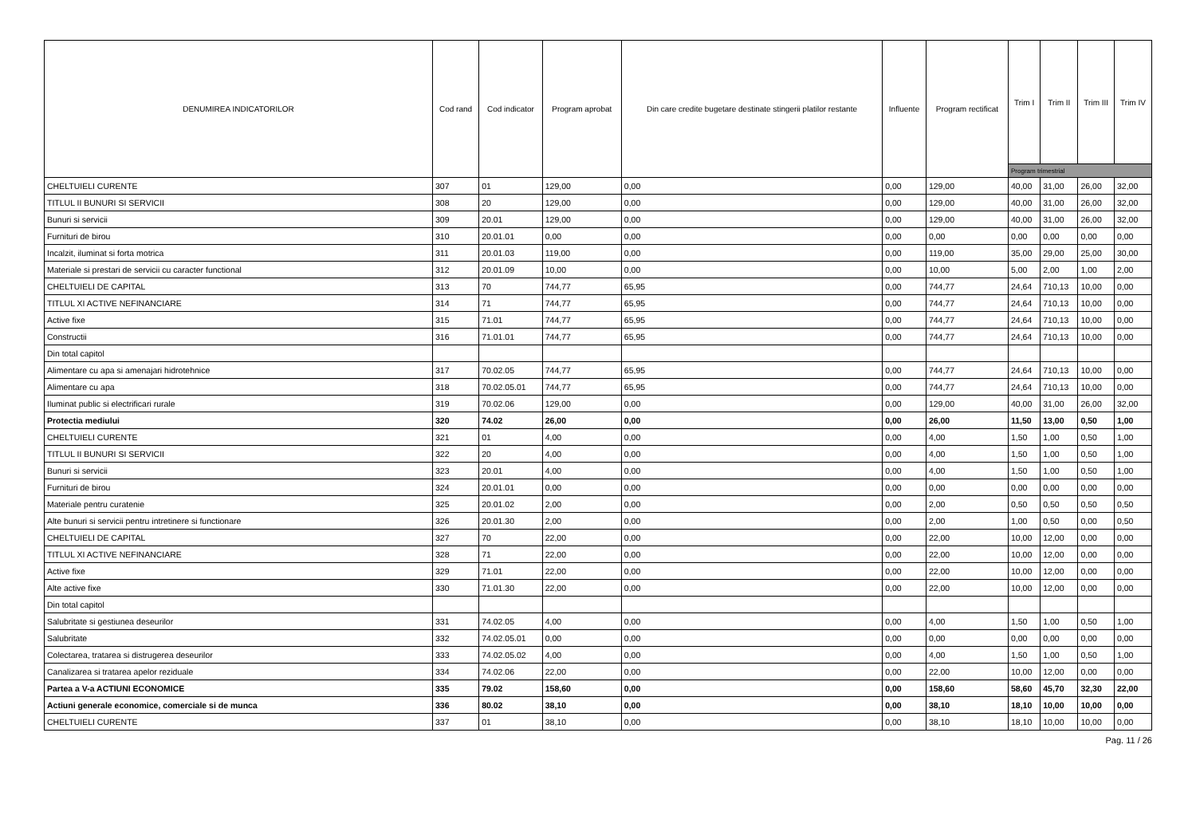| DENUMIREA INDICATORILOR | Cod rand | Cod indicator | Program aprobat | Din care credite bugetare destinate stingerii platilor restante | Influente | Program rectificat | Trim I | Trim II | Trim III | Trim IV |
| --- | --- | --- | --- | --- | --- | --- | --- | --- | --- | --- |
| | | | | | | | Program trimestrial | | | |
| CHELTUIELI CURENTE | 307 | 01 | 129,00 | 0,00 | 0,00 | 129,00 | 40,00 | 31,00 | 26,00 | 32,00 |
| TITLUL II BUNURI SI SERVICII | 308 | 20 | 129,00 | 0,00 | 0,00 | 129,00 | 40,00 | 31,00 | 26,00 | 32,00 |
| Bunuri si servicii | 309 | 20.01 | 129,00 | 0,00 | 0,00 | 129,00 | 40,00 | 31,00 | 26,00 | 32,00 |
| Furnituri de birou | 310 | 20.01.01 | 0,00 | 0,00 | 0,00 | 0,00 | 0,00 | 0,00 | 0,00 | 0,00 |
| Incalzit, iluminat si forta motrica | 311 | 20.01.03 | 119,00 | 0,00 | 0,00 | 119,00 | 35,00 | 29,00 | 25,00 | 30,00 |
| Materiale si prestari de servicii cu caracter functional | 312 | 20.01.09 | 10,00 | 0,00 | 0,00 | 10,00 | 5,00 | 2,00 | 1,00 | 2,00 |
| CHELTUIELI DE CAPITAL | 313 | 70 | 744,77 | 65,95 | 0,00 | 744,77 | 24,64 | 710,13 | 10,00 | 0,00 |
| TITLUL XI ACTIVE NEFINANCIARE | 314 | 71 | 744,77 | 65,95 | 0,00 | 744,77 | 24,64 | 710,13 | 10,00 | 0,00 |
| Active fixe | 315 | 71.01 | 744,77 | 65,95 | 0,00 | 744,77 | 24,64 | 710,13 | 10,00 | 0,00 |
| Constructii | 316 | 71.01.01 | 744,77 | 65,95 | 0,00 | 744,77 | 24,64 | 710,13 | 10,00 | 0,00 |
| Din total capitol | | | | | | | | | | |
| Alimentare cu apa si amenajari hidrotehnice | 317 | 70.02.05 | 744,77 | 65,95 | 0,00 | 744,77 | 24,64 | 710,13 | 10,00 | 0,00 |
| Alimentare cu apa | 318 | 70.02.05.01 | 744,77 | 65,95 | 0,00 | 744,77 | 24,64 | 710,13 | 10,00 | 0,00 |
| Iluminat public si electrificari rurale | 319 | 70.02.06 | 129,00 | 0,00 | 0,00 | 129,00 | 40,00 | 31,00 | 26,00 | 32,00 |
| Protectia mediului | 320 | 74.02 | 26,00 | 0,00 | 0,00 | 26,00 | 11,50 | 13,00 | 0,50 | 1,00 |
| CHELTUIELI CURENTE | 321 | 01 | 4,00 | 0,00 | 0,00 | 4,00 | 1,50 | 1,00 | 0,50 | 1,00 |
| TITLUL II BUNURI SI SERVICII | 322 | 20 | 4,00 | 0,00 | 0,00 | 4,00 | 1,50 | 1,00 | 0,50 | 1,00 |
| Bunuri si servicii | 323 | 20.01 | 4,00 | 0,00 | 0,00 | 4,00 | 1,50 | 1,00 | 0,50 | 1,00 |
| Furnituri de birou | 324 | 20.01.01 | 0,00 | 0,00 | 0,00 | 0,00 | 0,00 | 0,00 | 0,00 | 0,00 |
| Materiale pentru curatenie | 325 | 20.01.02 | 2,00 | 0,00 | 0,00 | 2,00 | 0,50 | 0,50 | 0,50 | 0,50 |
| Alte bunuri si servicii pentru intretinere si functionare | 326 | 20.01.30 | 2,00 | 0,00 | 0,00 | 2,00 | 1,00 | 0,50 | 0,00 | 0,50 |
| CHELTUIELI DE CAPITAL | 327 | 70 | 22,00 | 0,00 | 0,00 | 22,00 | 10,00 | 12,00 | 0,00 | 0,00 |
| TITLUL XI ACTIVE NEFINANCIARE | 328 | 71 | 22,00 | 0,00 | 0,00 | 22,00 | 10,00 | 12,00 | 0,00 | 0,00 |
| Active fixe | 329 | 71.01 | 22,00 | 0,00 | 0,00 | 22,00 | 10,00 | 12,00 | 0,00 | 0,00 |
| Alte active fixe | 330 | 71.01.30 | 22,00 | 0,00 | 0,00 | 22,00 | 10,00 | 12,00 | 0,00 | 0,00 |
| Din total capitol | | | | | | | | | | |
| Salubritate si gestiunea deseurilor | 331 | 74.02.05 | 4,00 | 0,00 | 0,00 | 4,00 | 1,50 | 1,00 | 0,50 | 1,00 |
| Salubritate | 332 | 74.02.05.01 | 0,00 | 0,00 | 0,00 | 0,00 | 0,00 | 0,00 | 0,00 | 0,00 |
| Colectarea, tratarea si distrugerea deseurilor | 333 | 74.02.05.02 | 4,00 | 0,00 | 0,00 | 4,00 | 1,50 | 1,00 | 0,50 | 1,00 |
| Canalizarea si tratarea apelor reziduale | 334 | 74.02.06 | 22,00 | 0,00 | 0,00 | 22,00 | 10,00 | 12,00 | 0,00 | 0,00 |
| Partea a V-a ACTIUNI ECONOMICE | 335 | 79.02 | 158,60 | 0,00 | 0,00 | 158,60 | 58,60 | 45,70 | 32,30 | 22,00 |
| Actiuni generale economice, comerciale si de munca | 336 | 80.02 | 38,10 | 0,00 | 0,00 | 38,10 | 18,10 | 10,00 | 10,00 | 0,00 |
| CHELTUIELI CURENTE | 337 | 01 | 38,10 | 0,00 | 0,00 | 38,10 | 18,10 | 10,00 | 10,00 | 0,00 |
Pag. 11 / 26